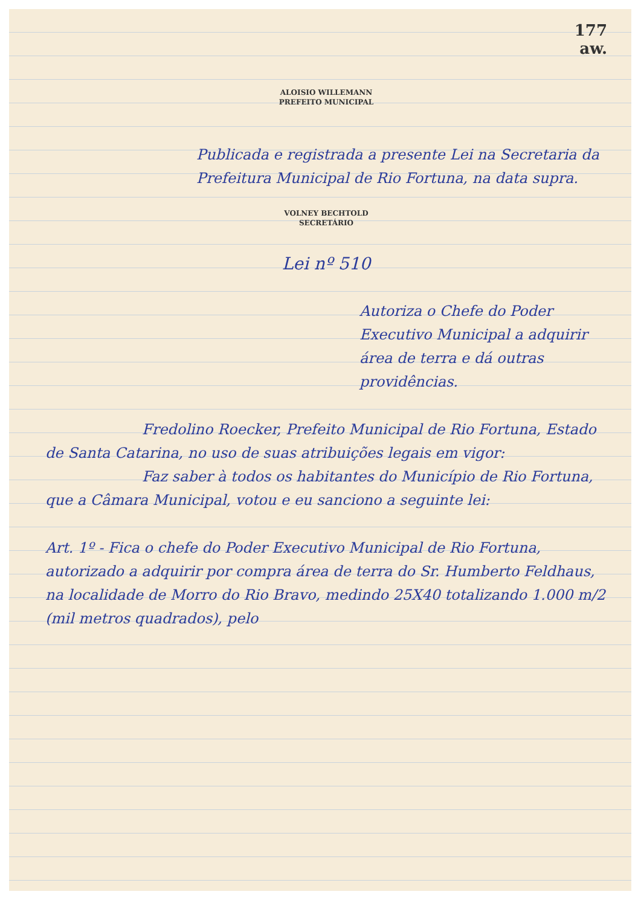177
aw.
ALOISIO WILLEMANN
PREFEITO MUNICIPAL
Publicada e registrada a presente Lei na Secretaria da Prefeitura Municipal de Rio Fortuna, na data supra.
VOLNEY BECHTOLD
SECRETÁRIO
Lei nº 510
Autoriza o Chefe do Poder Executivo Municipal a adquirir área de terra e dá outras providências.
Fredolino Roecker, Prefeito Municipal de Rio Fortuna, Estado de Santa Catarina, no uso de suas atribuições legais em vigor:
Faz saber à todos os habitantes do Município de Rio Fortuna, que a Câmara Municipal, votou e eu sanciono a seguinte lei:
Art. 1º - Fica o chefe do Poder Executivo Municipal de Rio Fortuna, autorizado a adquirir por compra área de terra do Sr. Humberto Feldhaus, na localidade de Morro do Rio Bravo, medindo 25X40 totalizando 1.000 m/2 (mil metros quadrados), pelo